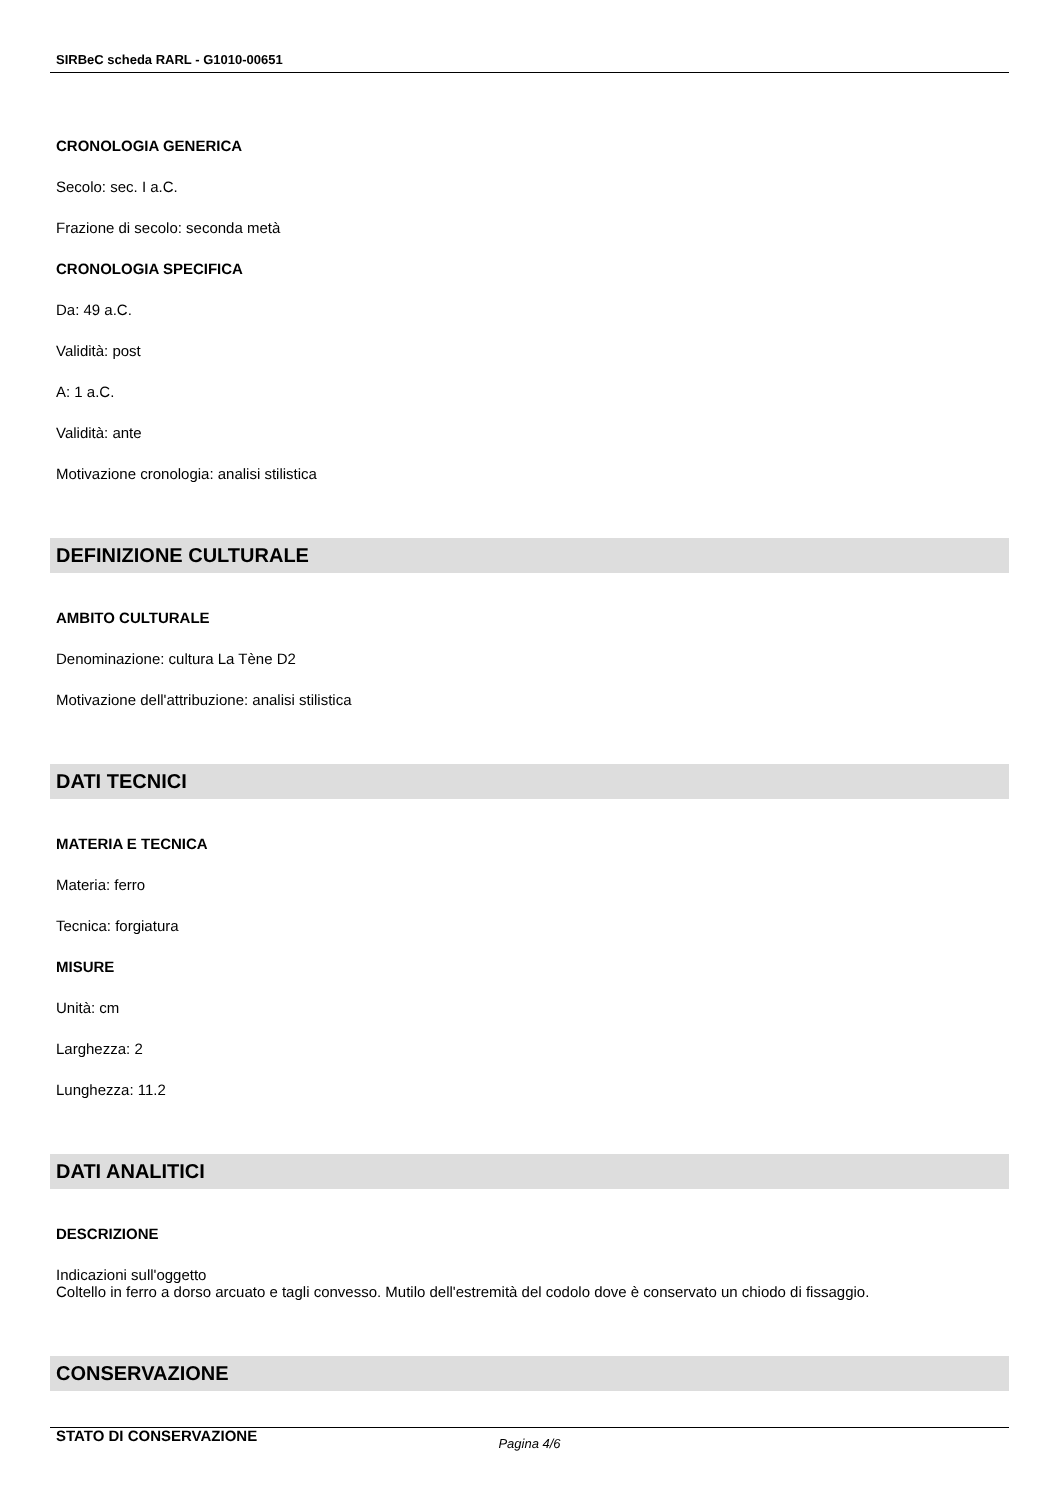SIRBeC scheda RARL - G1010-00651
CRONOLOGIA GENERICA
Secolo: sec. I a.C.
Frazione di secolo: seconda metà
CRONOLOGIA SPECIFICA
Da: 49 a.C.
Validità: post
A: 1 a.C.
Validità: ante
Motivazione cronologia: analisi stilistica
DEFINIZIONE CULTURALE
AMBITO CULTURALE
Denominazione: cultura La Tène D2
Motivazione dell'attribuzione: analisi stilistica
DATI TECNICI
MATERIA E TECNICA
Materia: ferro
Tecnica: forgiatura
MISURE
Unità: cm
Larghezza: 2
Lunghezza: 11.2
DATI ANALITICI
DESCRIZIONE
Indicazioni sull'oggetto
Coltello in ferro a dorso arcuato e tagli convesso. Mutilo dell'estremità del codolo dove è conservato un chiodo di fissaggio.
CONSERVAZIONE
STATO DI CONSERVAZIONE
Pagina 4/6